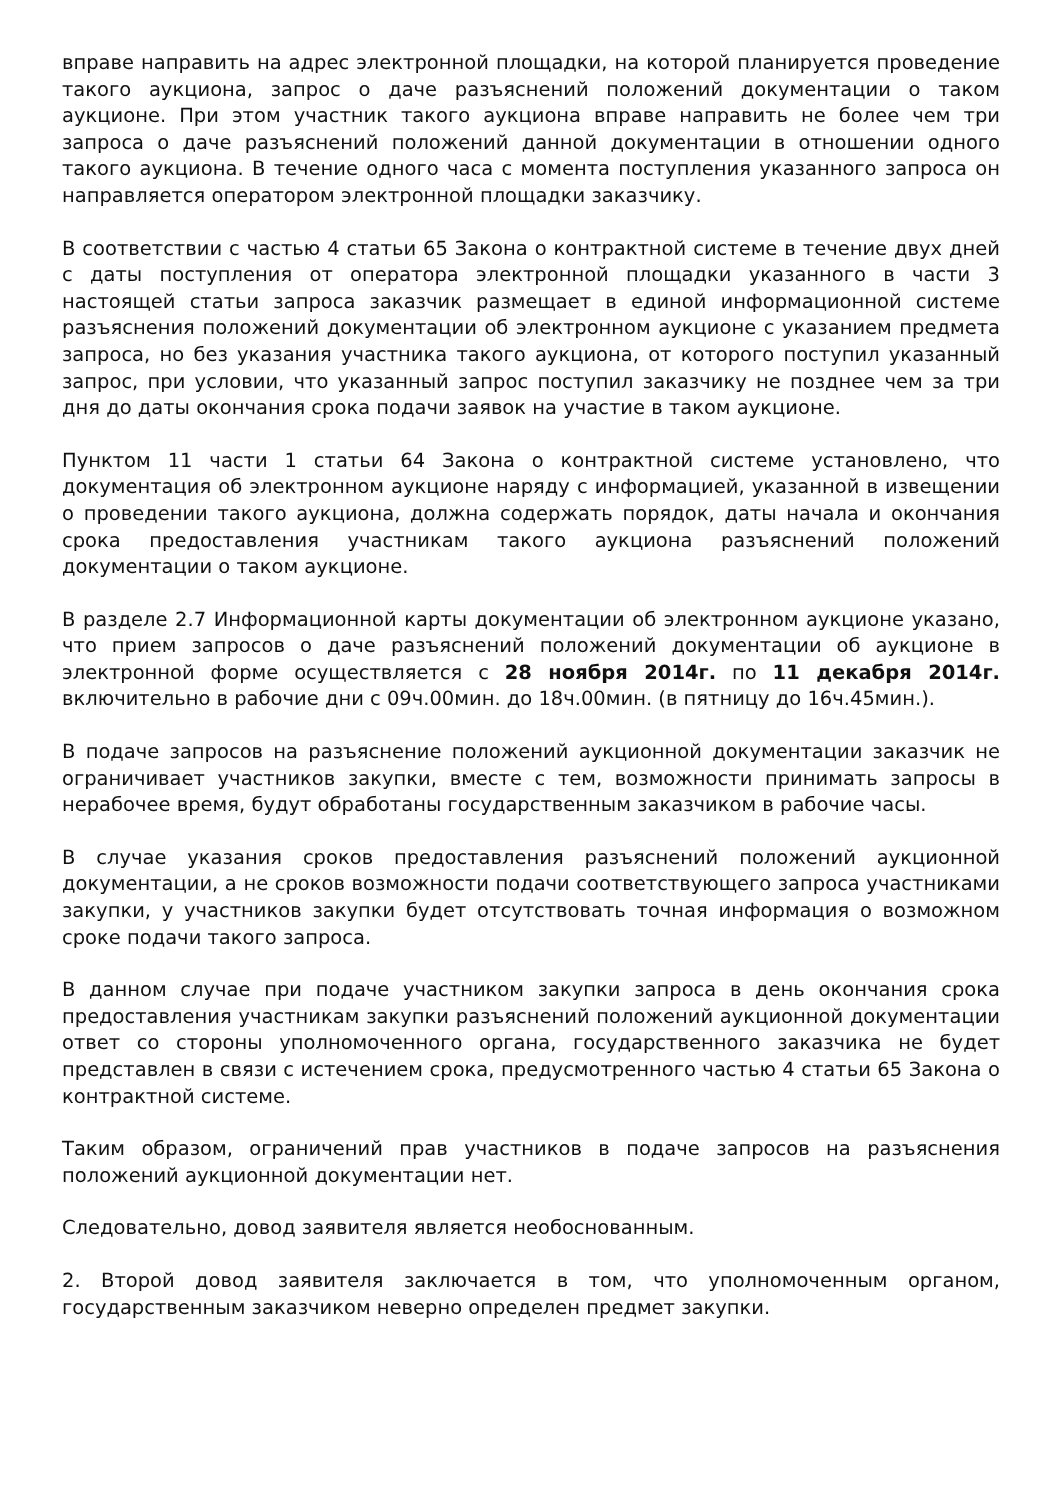вправе направить на адрес электронной площадки, на которой планируется проведение такого аукциона, запрос о даче разъяснений положений документации о таком аукционе. При этом участник такого аукциона вправе направить не более чем три запроса о даче разъяснений положений данной документации в отношении одного такого аукциона. В течение одного часа с момента поступления указанного запроса он направляется оператором электронной площадки заказчику.
В соответствии с частью 4 статьи 65 Закона о контрактной системе в течение двух дней с даты поступления от оператора электронной площадки указанного в части 3 настоящей статьи запроса заказчик размещает в единой информационной системе разъяснения положений документации об электронном аукционе с указанием предмета запроса, но без указания участника такого аукциона, от которого поступил указанный запрос, при условии, что указанный запрос поступил заказчику не позднее чем за три дня до даты окончания срока подачи заявок на участие в таком аукционе.
Пунктом 11 части 1 статьи 64 Закона о контрактной системе установлено, что документация об электронном аукционе наряду с информацией, указанной в извещении о проведении такого аукциона, должна содержать порядок, даты начала и окончания срока предоставления участникам такого аукциона разъяснений положений документации о таком аукционе.
В разделе 2.7 Информационной карты документации об электронном аукционе указано, что прием запросов о даче разъяснений положений документации об аукционе в электронной форме осуществляется с 28 ноября 2014г. по 11 декабря 2014г. включительно в рабочие дни с 09ч.00мин. до 18ч.00мин. (в пятницу до 16ч.45мин.).
В подаче запросов на разъяснение положений аукционной документации заказчик не ограничивает участников закупки, вместе с тем, возможности принимать запросы в нерабочее время, будут обработаны государственным заказчиком в рабочие часы.
В случае указания сроков предоставления разъяснений положений аукционной документации, а не сроков возможности подачи соответствующего запроса участниками закупки, у участников закупки будет отсутствовать точная информация о возможном сроке подачи такого запроса.
В данном случае при подаче участником закупки запроса в день окончания срока предоставления участникам закупки разъяснений положений аукционной документации ответ со стороны уполномоченного органа, государственного заказчика не будет представлен в связи с истечением срока, предусмотренного частью 4 статьи 65 Закона о контрактной системе.
Таким образом, ограничений прав участников в подаче запросов на разъяснения положений аукционной документации нет.
Следовательно, довод заявителя является необоснованным.
2. Второй довод заявителя заключается в том, что уполномоченным органом, государственным заказчиком неверно определен предмет закупки.